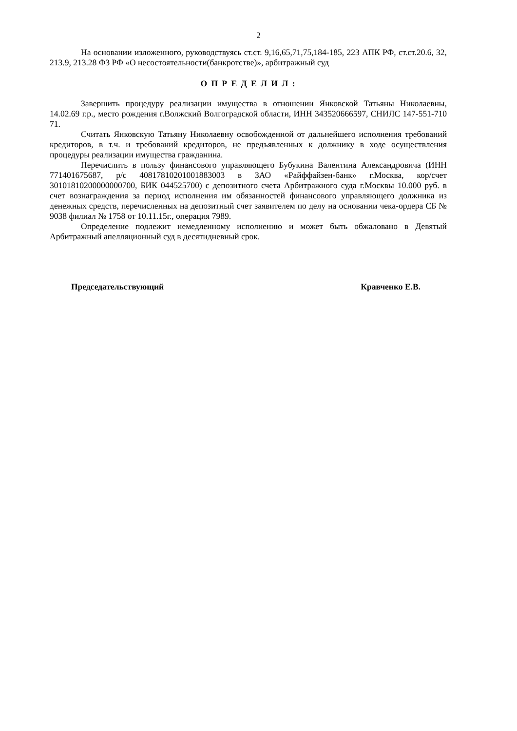2
На основании изложенного, руководствуясь ст.ст. 9,16,65,71,75,184-185, 223 АПК РФ, ст.ст.20.6, 32, 213.9, 213.28 ФЗ РФ «О несостоятельности(банкротстве)», арбитражный суд
О П Р Е Д Е Л И Л :
Завершить процедуру реализации имущества в отношении Янковской Татьяны Николаевны, 14.02.69 г.р., место рождения г.Волжский Волгоградской области, ИНН 343520666597, СНИЛС 147-551-710 71.
Считать Янковскую Татьяну Николаевну освобожденной от дальнейшего исполнения требований кредиторов, в т.ч. и требований кредиторов, не предъявленных к должнику в ходе осуществления процедуры реализации имущества гражданина.
Перечислить в пользу финансового управляющего Бубукина Валентина Александровича (ИНН 771401675687, р/с 40817810201001883003 в ЗАО «Райффайзен-банк» г.Москва, кор/счет 30101810200000000700, БИК 044525700) с депозитного счета Арбитражного суда г.Москвы 10.000 руб. в счет вознаграждения за период исполнения им обязанностей финансового управляющего должника из денежных средств, перечисленных на депозитный счет заявителем по делу на основании чека-ордера СБ № 9038 филиал № 1758 от 10.11.15г., операция 7989.
Определение подлежит немедленному исполнению и может быть обжаловано в Девятый Арбитражный апелляционный суд в десятидневный срок.
Председательствующий Кравченко Е.В.